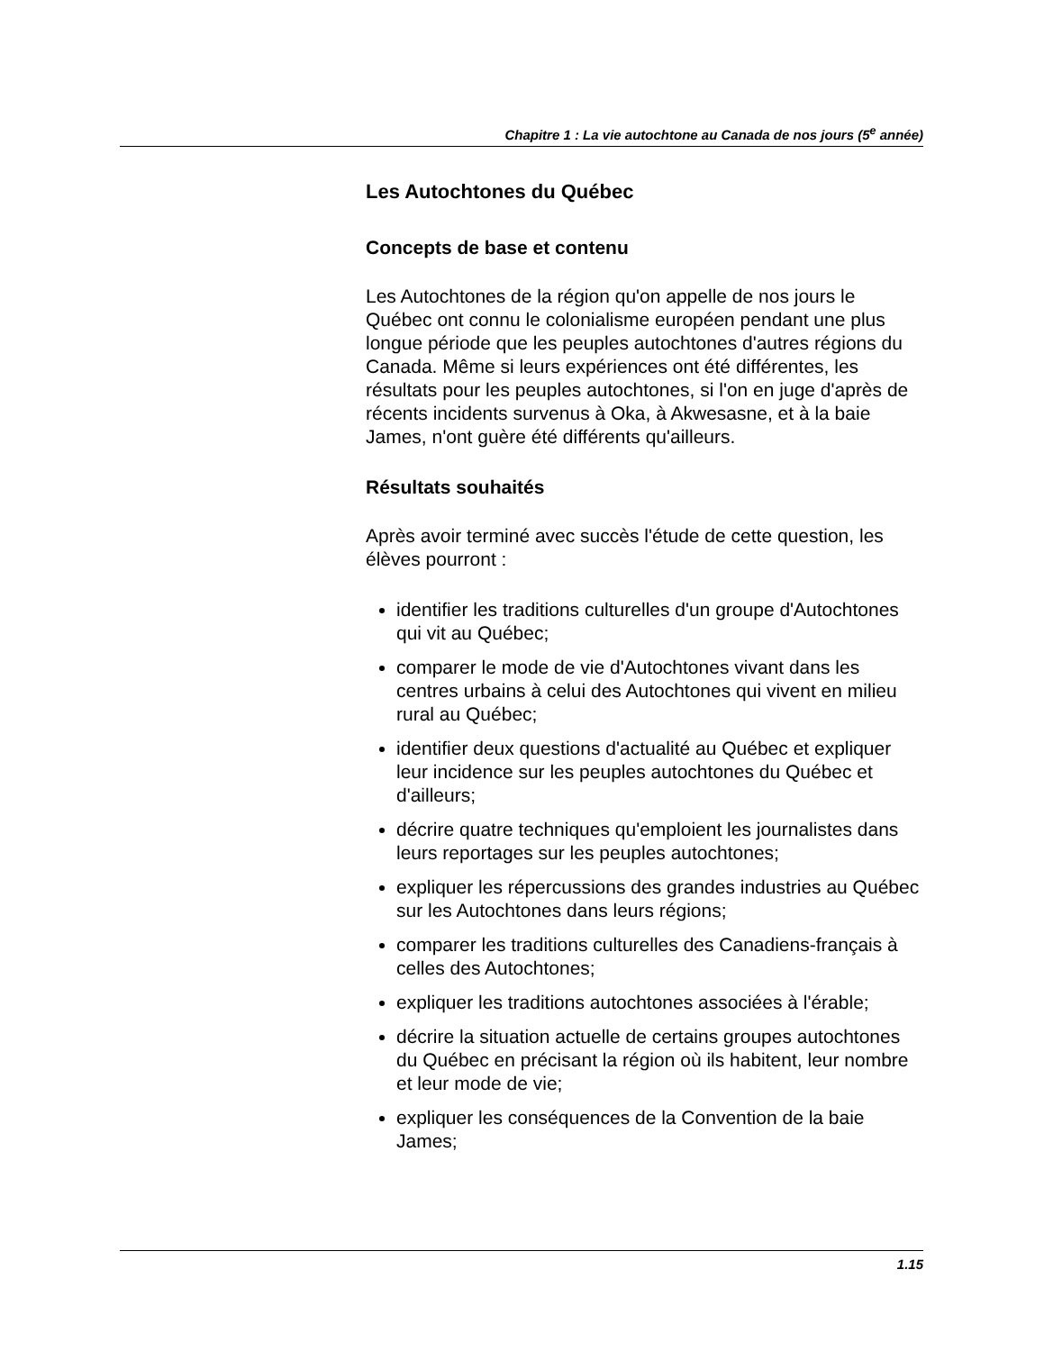Chapitre 1 : La vie autochtone au Canada de nos jours (5<sup>e</sup> année)
Les Autochtones du Québec
Concepts de base et contenu
Les Autochtones de la région qu'on appelle de nos jours le Québec ont connu le colonialisme européen pendant une plus longue période que les peuples autochtones d'autres régions du Canada. Même si leurs expériences ont été différentes, les résultats pour les peuples autochtones, si l'on en juge d'après de récents incidents survenus à Oka, à Akwesasne, et à la baie James, n'ont guère été différents qu'ailleurs.
Résultats souhaités
Après avoir terminé avec succès l'étude de cette question, les élèves pourront :
identifier les traditions culturelles d'un groupe d'Autochtones qui vit au Québec;
comparer le mode de vie d'Autochtones vivant dans les centres urbains à celui des Autochtones qui vivent en milieu rural au Québec;
identifier deux questions d'actualité au Québec et expliquer leur incidence sur les peuples autochtones du Québec et d'ailleurs;
décrire quatre techniques qu'emploient les journalistes dans leurs reportages sur les peuples autochtones;
expliquer les répercussions des grandes industries au Québec sur les Autochtones dans leurs régions;
comparer les traditions culturelles des Canadiens-français à celles des Autochtones;
expliquer les traditions autochtones associées à l'érable;
décrire la situation actuelle de certains groupes autochtones du Québec en précisant la région où ils habitent, leur nombre et leur mode de vie;
expliquer les conséquences de la Convention de la baie James;
1.15